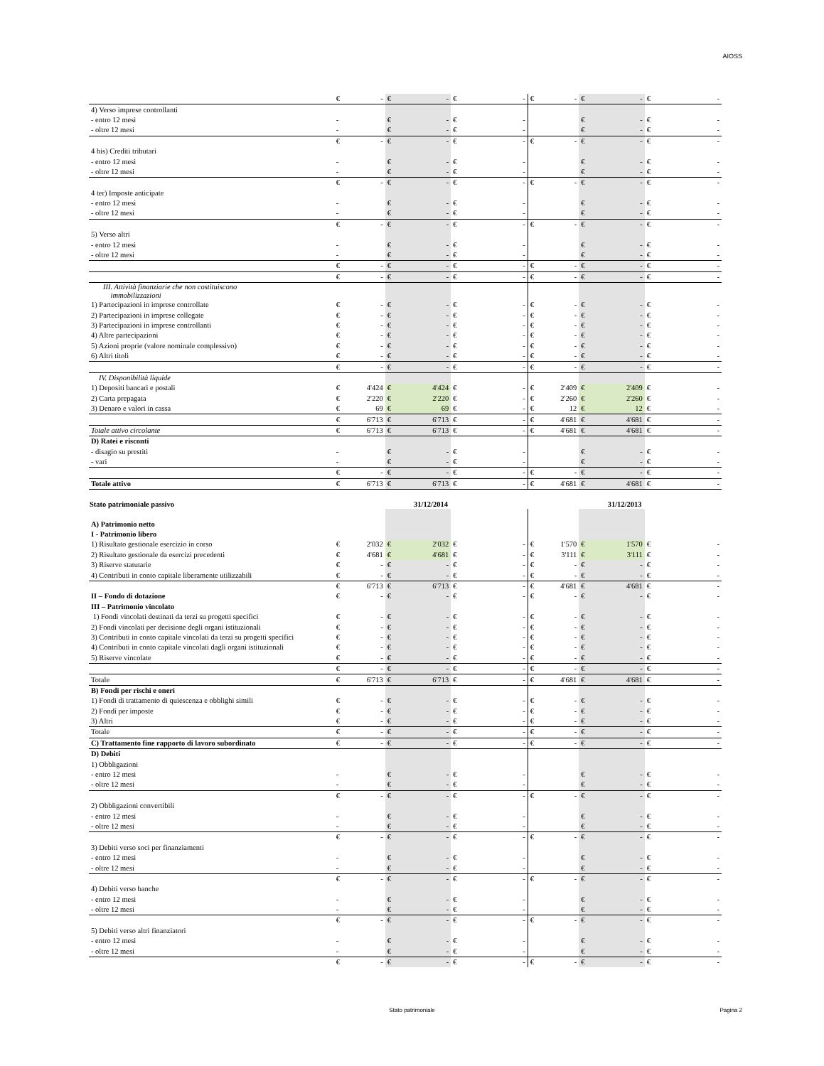AIOSS
| | € | - | € | - | € | - | € | - | € | - | € | - |
| 4) Verso imprese controllanti | | | | | | | | | | | | |
| - entro 12 mesi | - | | € | - | € | - | | | € | - | € | - |
| - oltre 12 mesi | - | | € | - | € | - | | | € | - | € | - |
| | € | - | € | - | € | - | € | - | € | - | € | - |
| 4 bis) Crediti tributari | | | | | | | | | | | | |
| - entro 12 mesi | - | | € | - | € | - | | | € | - | € | - |
| - oltre 12 mesi | - | | € | - | € | - | | | € | - | € | - |
| | € | - | € | - | € | - | € | - | € | - | € | - |
| 4 ter) Imposte anticipate | | | | | | | | | | | | |
| - entro 12 mesi | - | | € | - | € | - | | | € | - | € | - |
| - oltre 12 mesi | - | | € | - | € | - | | | € | - | € | - |
| | € | - | € | - | € | - | € | - | € | - | € | - |
| 5) Verso altri | | | | | | | | | | | | |
| - entro 12 mesi | - | | € | - | € | - | | | € | - | € | - |
| - oltre 12 mesi | - | | € | - | € | - | | | € | - | € | - |
| | € | - | € | - | € | - | € | - | € | - | € | - |
| | € | - | € | - | € | - | € | - | € | - | € | - |
| III. Attività finanziarie che non costituiscono immobilizzazioni | | | | | | | | | | | | |
| 1) Partecipazioni in imprese controllate | € | - | € | - | € | - | € | - | € | - | € | - |
| 2) Partecipazioni in imprese collegate | € | - | € | - | € | - | € | - | € | - | € | - |
| 3) Partecipazioni in imprese controllanti | € | - | € | - | € | - | € | - | € | - | € | - |
| 4) Altre partecipazioni | € | - | € | - | € | - | € | - | € | - | € | - |
| 5) Azioni proprie (valore nominale complessivo) | € | - | € | - | € | - | € | - | € | - | € | - |
| 6) Altri titoli | € | - | € | - | € | - | € | - | € | - | € | - |
| | € | - | € | - | € | - | € | - | € | - | € | - |
| IV. Disponibilità liquide | | | | | | | | | | | | |
| 1) Depositi bancari e postali | € | 4'424 | € | 4'424 | € | - | € | 2'409 | € | 2'409 | € | - |
| 2) Carta prepagata | € | 2'220 | € | 2'220 | € | - | € | 2'260 | € | 2'260 | € | - |
| 3) Denaro e valori in cassa | € | 69 | € | 69 | € | - | € | 12 | € | 12 | € | - |
| | € | 6'713 | € | 6'713 | € | - | € | 4'681 | € | 4'681 | € | - |
| Totale attivo circolante | € | 6'713 | € | 6'713 | € | - | € | 4'681 | € | 4'681 | € | - |
| D) Ratei e risconti | | | | | | | | | | | | |
| - disagio su prestiti | - | | € | - | € | - | | | € | - | € | - |
| - vari | - | | € | - | € | - | | | € | - | € | - |
| | € | - | € | - | € | - | € | - | € | - | € | - |
| Totale attivo | € | 6'713 | € | 6'713 | € | - | € | 4'681 | € | 4'681 | € | - |
| Stato patrimoniale passivo | 31/12/2014 | | | | | | 31/12/2013 | | | | | |
| A) Patrimonio netto | | | | | | | | | | | | |
| I - Patrimonio libero | | | | | | | | | | | | |
| 1) Risultato gestionale esercizio in corso | € | 2'032 | € | 2'032 | € | - | € | 1'570 | € | 1'570 | € | - |
| 2) Risultato gestionale da esercizi precedenti | € | 4'681 | € | 4'681 | € | - | € | 3'111 | € | 3'111 | € | - |
| 3) Riserve statutarie | € | - | € | - | € | - | € | - | € | - | € | - |
| 4) Contributi in conto capitale liberamente utilizzabili | € | - | € | - | € | - | € | - | € | - | € | - |
| | € | 6'713 | € | 6'713 | € | - | € | 4'681 | € | 4'681 | € | - |
| II – Fondo di dotazione | € | - | € | - | € | - | € | - | € | - | € | - |
| III – Patrimonio vincolato | | | | | | | | | | | | |
| 1) Fondi vincolati destinati da terzi su progetti specifici | € | - | € | - | € | - | € | - | € | - | € | - |
| 2) Fondi vincolati per decisione degli organi istituzionali | € | - | € | - | € | - | € | - | € | - | € | - |
| 3) Contributi in conto capitale vincolati da terzi su progetti specifici | € | - | € | - | € | - | € | - | € | - | € | - |
| 4) Contributi in conto capitale vincolati dagli organi istituzionali | € | - | € | - | € | - | € | - | € | - | € | - |
| 5) Riserve vincolate | € | - | € | - | € | - | € | - | € | - | € | - |
| | € | - | € | - | € | - | € | - | € | - | € | - |
| Totale | € | 6'713 | € | 6'713 | € | - | € | 4'681 | € | 4'681 | € | - |
| B) Fondi per rischi e oneri | | | | | | | | | | | | |
| 1) Fondi di trattamento di quiescenza e obblighi simili | € | - | € | - | € | - | € | - | € | - | € | - |
| 2) Fondi per imposte | € | - | € | - | € | - | € | - | € | - | € | - |
| 3) Altri | € | - | € | - | € | - | € | - | € | - | € | - |
| Totale | € | - | € | - | € | - | € | - | € | - | € | - |
| C) Trattamento fine rapporto di lavoro subordinato | € | - | € | - | € | - | € | - | € | - | € | - |
| D) Debiti | | | | | | | | | | | | |
| 1) Obbligazioni | | | | | | | | | | | | |
| - entro 12 mesi | - | | € | - | € | - | | | € | - | € | - |
| - oltre 12 mesi | - | | € | - | € | - | | | € | - | € | - |
| | € | - | € | - | € | - | € | - | € | - | € | - |
| 2) Obbligazioni convertibili | | | | | | | | | | | | |
| - entro 12 mesi | - | | € | - | € | - | | | € | - | € | - |
| - oltre 12 mesi | - | | € | - | € | - | | | € | - | € | - |
| | € | - | € | - | € | - | € | - | € | - | € | - |
| 3) Debiti verso soci per finanziamenti | | | | | | | | | | | | |
| - entro 12 mesi | - | | € | - | € | - | | | € | - | € | - |
| - oltre 12 mesi | - | | € | - | € | - | | | € | - | € | - |
| | € | - | € | - | € | - | € | - | € | - | € | - |
| 4) Debiti verso banche | | | | | | | | | | | | |
| - entro 12 mesi | - | | € | - | € | - | | | € | - | € | - |
| - oltre 12 mesi | - | | € | - | € | - | | | € | - | € | - |
| | € | - | € | - | € | - | € | - | € | - | € | - |
| 5) Debiti verso altri finanziatori | | | | | | | | | | | | |
| - entro 12 mesi | - | | € | - | € | - | | | € | - | € | - |
| - oltre 12 mesi | - | | € | - | € | - | | | € | - | € | - |
| | € | - | € | - | € | - | € | - | € | - | € | - |
Stato patrimoniale Pagina 2